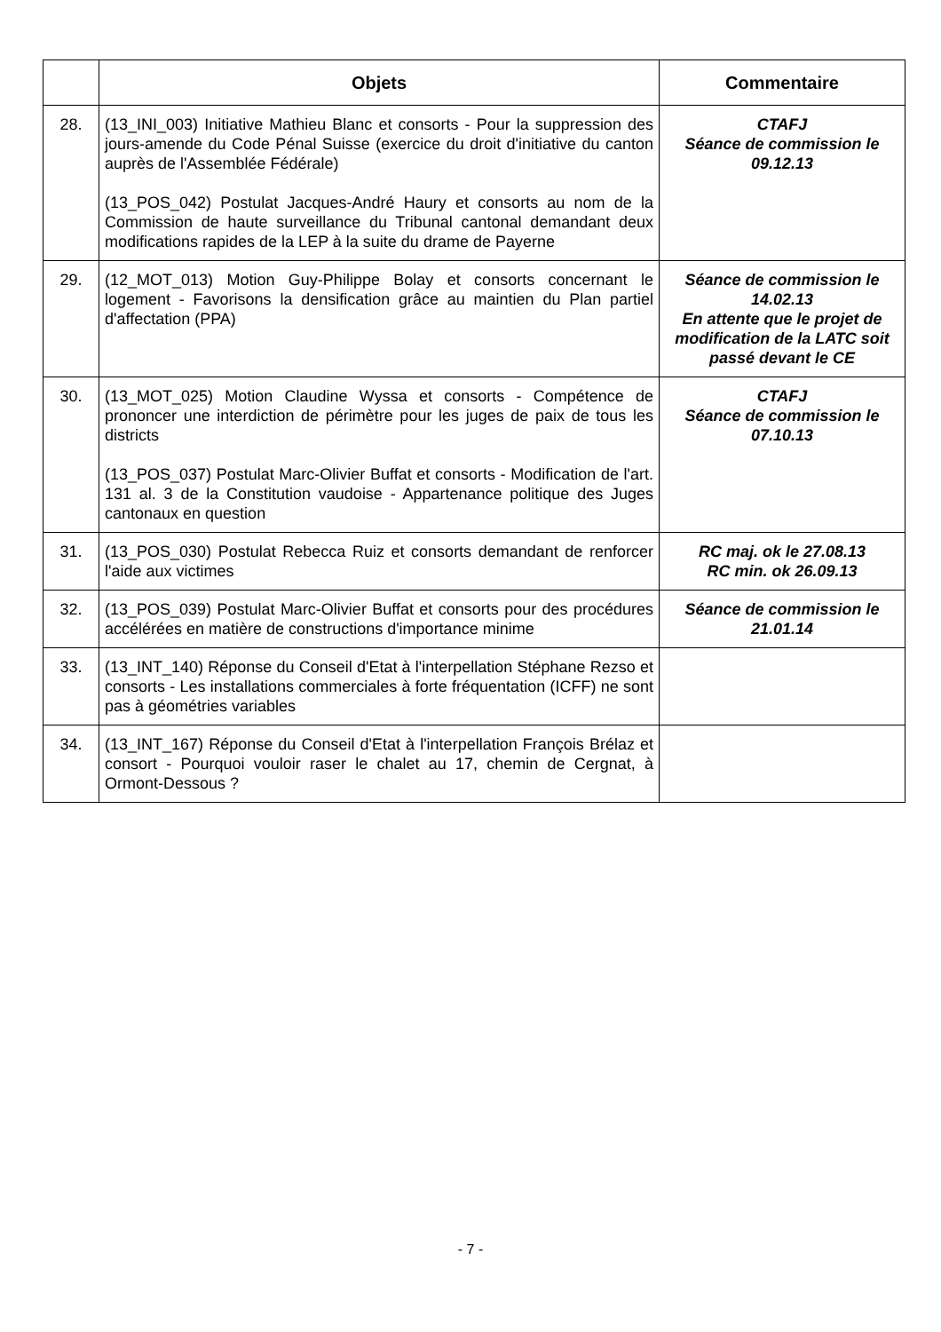| | Objets | Commentaire |
| --- | --- | --- |
| 28. | (13_INI_003) Initiative Mathieu Blanc et consorts - Pour la suppression des jours-amende du Code Pénal Suisse (exercice du droit d'initiative du canton auprès de l'Assemblée Fédérale) (13_POS_042) Postulat Jacques-André Haury et consorts au nom de la Commission de haute surveillance du Tribunal cantonal demandant deux modifications rapides de la LEP à la suite du drame de Payerne | CTAFJ Séance de commission le 09.12.13 |
| 29. | (12_MOT_013) Motion Guy-Philippe Bolay et consorts concernant le logement - Favorisons la densification grâce au maintien du Plan partiel d'affectation (PPA) | Séance de commission le 14.02.13 En attente que le projet de modification de la LATC soit passé devant le CE |
| 30. | (13_MOT_025) Motion Claudine Wyssa et consorts - Compétence de prononcer une interdiction de périmètre pour les juges de paix de tous les districts (13_POS_037) Postulat Marc-Olivier Buffat et consorts - Modification de l'art. 131 al. 3 de la Constitution vaudoise - Appartenance politique des Juges cantonaux en question | CTAFJ Séance de commission le 07.10.13 |
| 31. | (13_POS_030) Postulat Rebecca Ruiz et consorts demandant de renforcer l'aide aux victimes | RC maj. ok le 27.08.13 RC min. ok 26.09.13 |
| 32. | (13_POS_039) Postulat Marc-Olivier Buffat et consorts pour des procédures accélérées en matière de constructions d'importance minime | Séance de commission le 21.01.14 |
| 33. | (13_INT_140) Réponse du Conseil d'Etat à l'interpellation Stéphane Rezso et consorts - Les installations commerciales à forte fréquentation (ICFF) ne sont pas à géométries variables | |
| 34. | (13_INT_167) Réponse du Conseil d'Etat à l'interpellation François Brélaz et consort - Pourquoi vouloir raser le chalet au 17, chemin de Cergnat, à Ormont-Dessous ? | |
- 7 -